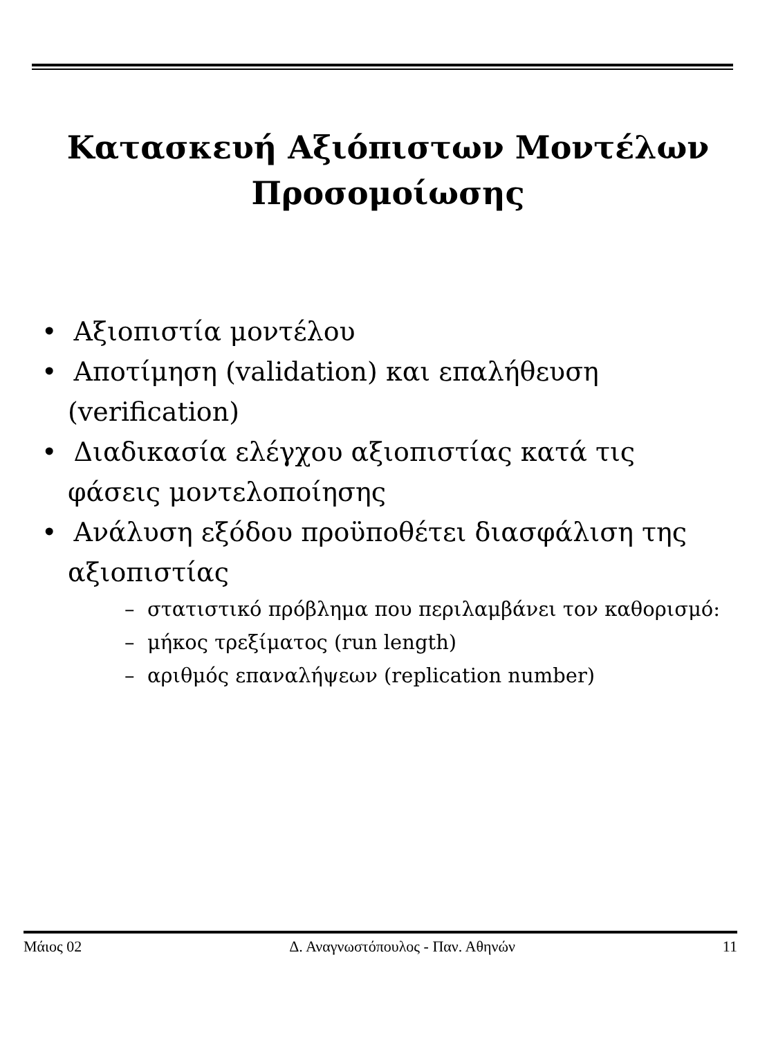Κατασκευή Αξιόπιστων Μοντέλων
Προσομοίωσης
• Αξιοπιστία μοντέλου
• Αποτίμηση (validation) και επαλήθευση (verification)
• Διαδικασία ελέγχου αξιοπιστίας κατά τις φάσεις μοντελοποίησης
• Ανάλυση εξόδου προϋποθέτει διασφάλιση της αξιοπιστίας
– στατιστικό πρόβλημα που περιλαμβάνει τον καθορισμό:
– μήκος τρεξίματος (run length)
– αριθμός επαναλήψεων (replication number)
Μάιος 02 Δ. Αναγνωστόπουλος - Παν. Αθηνών 11